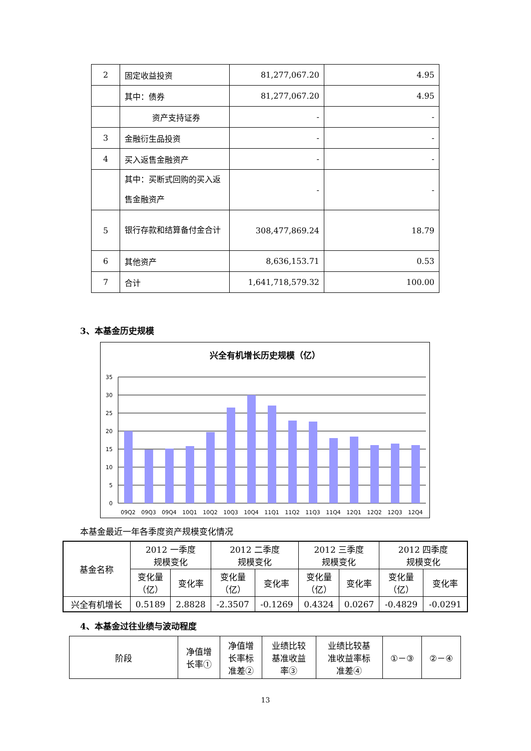| 2 | 固定收益投资 | 81,277,067.20 | 4.95 |
| | 其中：债券 | 81,277,067.20 | 4.95 |
| | 资产支持证券 | - | - |
| 3 | 金融衍生品投资 | - | - |
| 4 | 买入返售金融资产 | - | - |
| | 其中：买断式回购的买入返售金融资产 | - | - |
| 5 | 银行存款和结算备付金合计 | 308,477,869.24 | 18.79 |
| 6 | 其他资产 | 8,636,153.71 | 0.53 |
| 7 | 合计 | 1,641,718,579.32 | 100.00 |
3、本基金历史规模
兴全有机增长历史规模（亿）
35
30
25
20
15
10
5
0
09Q2
09Q3
09Q4
10Q1
10Q2
10Q3
10Q4
11Q1
11Q2
11Q3
11Q4
12Q1
12Q2
12Q3
12Q4
本基金最近一年各季度资产规模变化情况
| 基金名称 | 2012 一季度 规模变化 | | 2012 二季度 规模变化 | | 2012 三季度 规模变化 | | 2012 四季度 规模变化 | |
| | 变化量 （亿） | 变化率 | 变化量 （亿） | 变化率 | 变化量 （亿） | 变化率 | 变化量 （亿） | 变化率 |
| 兴全有机增长 | 0.5189 | 2.8828 | -2.3507 | -0.1269 | 0.4324 | 0.0267 | -0.4829 | -0.0291 |
4、本基金过往业绩与波动程度
| 阶段 | 净值增 长率① | 净值增 长率标 准差② | 业绩比较 基准收益 率③ | 业绩比较基 准收益率标 准差④ | ①－③ | ②－④ |
13